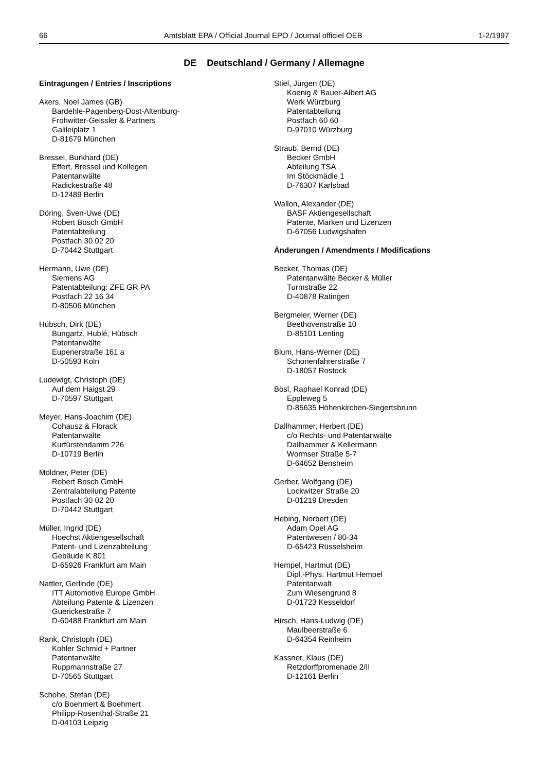66 Amtsblatt EPA / Official Journal EPO / Journal officiel OEB 1-2/1997
DE Deutschland / Germany / Allemagne
Eintragungen / Entries / Inscriptions
Akers, Noel James (GB)
Bardehle-Pagenberg-Dost-Altenburg-
Frohwitter-Geissler & Partners
Galileiplatz 1
D-81679 München
Bressel, Burkhard (DE)
Effert, Bressel und Kollegen
Patentanwälte
Radickestraße 48
D-12489 Berlin
Döring, Sven-Uwe (DE)
Robert Bosch GmbH
Patentabteilung
Postfach 30 02 20
D-70442 Stuttgart
Hermann, Uwe (DE)
Siemens AG
Patentabteilung: ZFE GR PA
Postfach 22 16 34
D-80506 München
Hübsch, Dirk (DE)
Bungartz, Hublé, Hübsch
Patentanwälte
Eupenerstraße 161 a
D-50593 Köln
Ludewigt, Christoph (DE)
Auf dem Haigst 29
D-70597 Stuttgart
Meyer, Hans-Joachim (DE)
Cohausz & Florack
Patentanwälte
Kurfürstendamm 226
D-10719 Berlin
Möldner, Peter (DE)
Robert Bosch GmbH
Zentralabteilung Patente
Postfach 30 02 20
D-70442 Stuttgart
Müller, Ingrid (DE)
Hoechst Aktiengesellschaft
Patent- und Lizenzabteilung
Gebäude K 801
D-65926 Frankfurt am Main
Nattler, Gerlinde (DE)
ITT Automotive Europe GmbH
Abteilung Patente & Lizenzen
Guerickestraße 7
D-60488 Frankfurt am Main
Rank, Christoph (DE)
Kohler Schmid + Partner
Patentanwälte
Ruppmannstraße 27
D-70565 Stuttgart
Schohe, Stefan (DE)
c/o Boehmert & Boehmert
Philipp-Rosenthal-Straße 21
D-04103 Leipzig
Stiel, Jürgen (DE)
Koenig & Bauer-Albert AG
Werk Würzburg
Patentabteilung
Postfach 60 60
D-97010 Würzburg
Straub, Bernd (DE)
Becker GmbH
Abteilung TSA
Im Stöckmädle 1
D-76307 Karlsbad
Wallon, Alexander (DE)
BASF Aktiengesellschaft
Patente, Marken und Lizenzen
D-67056 Ludwigshafen
Änderungen / Amendments / Modifications
Becker, Thomas (DE)
Patentanwälte Becker & Müller
Turmstraße 22
D-40878 Ratingen
Bergmeier, Werner (DE)
Beethovenstraße 10
D-85101 Lenting
Blum, Hans-Werner (DE)
Schonenfahrerstraße 7
D-18057 Rostock
Bösl, Raphael Konrad (DE)
Eppleweg 5
D-85635 Höhenkirchen-Siegertsbrunn
Dallhammer, Herbert (DE)
c/o Rechts- und Patentanwälte
Dallhammer & Kellermann
Wormser Straße 5-7
D-64652 Bensheim
Gerber, Wolfgang (DE)
Lockwitzer Straße 20
D-01219 Dresden
Hebing, Norbert (DE)
Adam Opel AG
Patentwesen / 80-34
D-65423 Rüsselsheim
Hempel, Hartmut (DE)
Dipl.-Phys. Hartmut Hempel
Patentanwalt
Zum Wiesengrund 8
D-01723 Kesseldorf
Hirsch, Hans-Ludwig (DE)
Maulbeerstraße 6
D-64354 Reinheim
Kassner, Klaus (DE)
Retzdorffpromenade 2/II
D-12161 Berlin